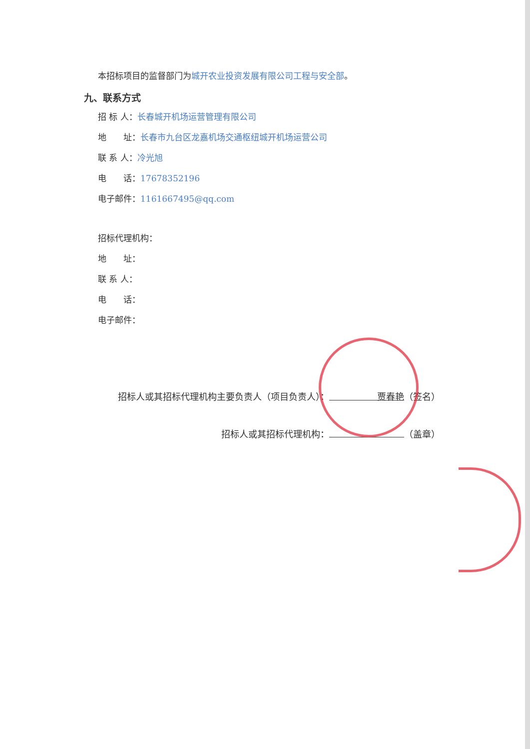本招标项目的监督部门为城开农业投资发展有限公司工程与安全部。
九、联系方式
招 标 人：长春城开机场运营管理有限公司
地　　址：长春市九台区龙嘉机场交通枢纽城开机场运营公司
联 系 人：冷光旭
电　　话：17678352196
电子邮件：1161667495@qq.com
招标代理机构：
地　　址：
联 系 人：
电　　话：
电子邮件：
招标人或其招标代理机构主要负责人（项目负责人）： 贾春艳 （签名）
招标人或其招标代理机构： （盖章）